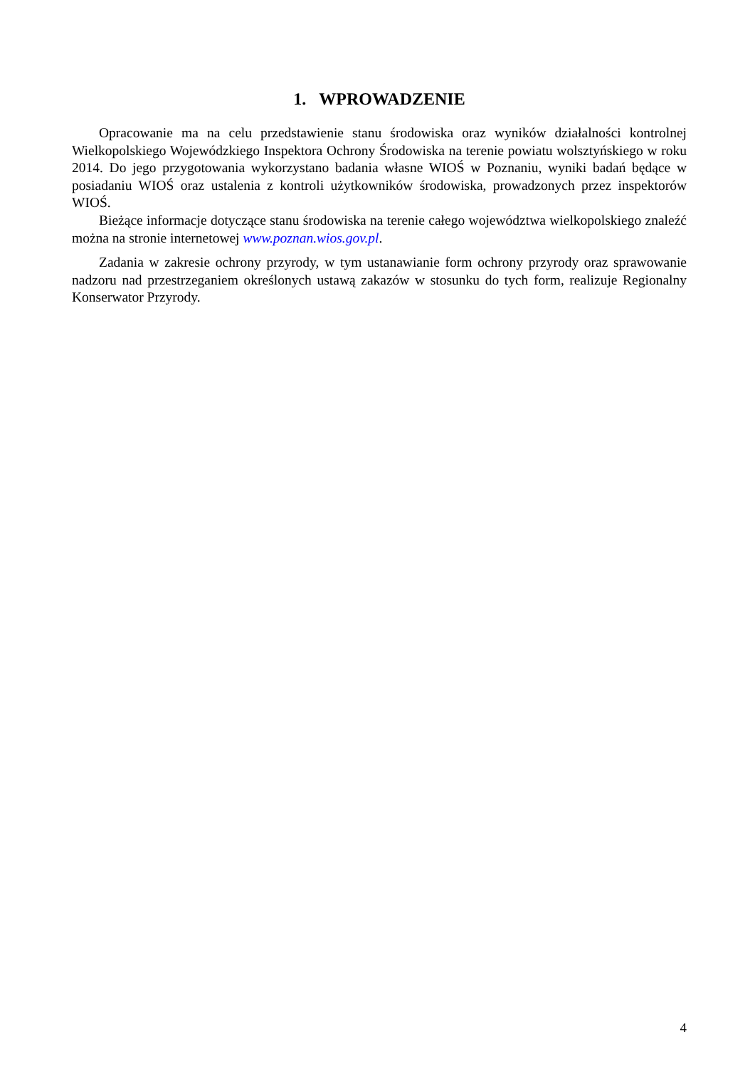1. WPROWADZENIE
Opracowanie ma na celu przedstawienie stanu środowiska oraz wyników działalności kontrolnej Wielkopolskiego Wojewódzkiego Inspektora Ochrony Środowiska na terenie powiatu wolsztyńskiego w roku 2014. Do jego przygotowania wykorzystano badania własne WIOŚ w Poznaniu, wyniki badań będące w posiadaniu WIOŚ oraz ustalenia z kontroli użytkowników środowiska, prowadzonych przez inspektorów WIOŚ.
Bieżące informacje dotyczące stanu środowiska na terenie całego województwa wielkopolskiego znaleźć można na stronie internetowej www.poznan.wios.gov.pl.
Zadania w zakresie ochrony przyrody, w tym ustanawianie form ochrony przyrody oraz sprawowanie nadzoru nad przestrzeganiem określonych ustawą zakazów w stosunku do tych form, realizuje Regionalny Konserwator Przyrody.
4